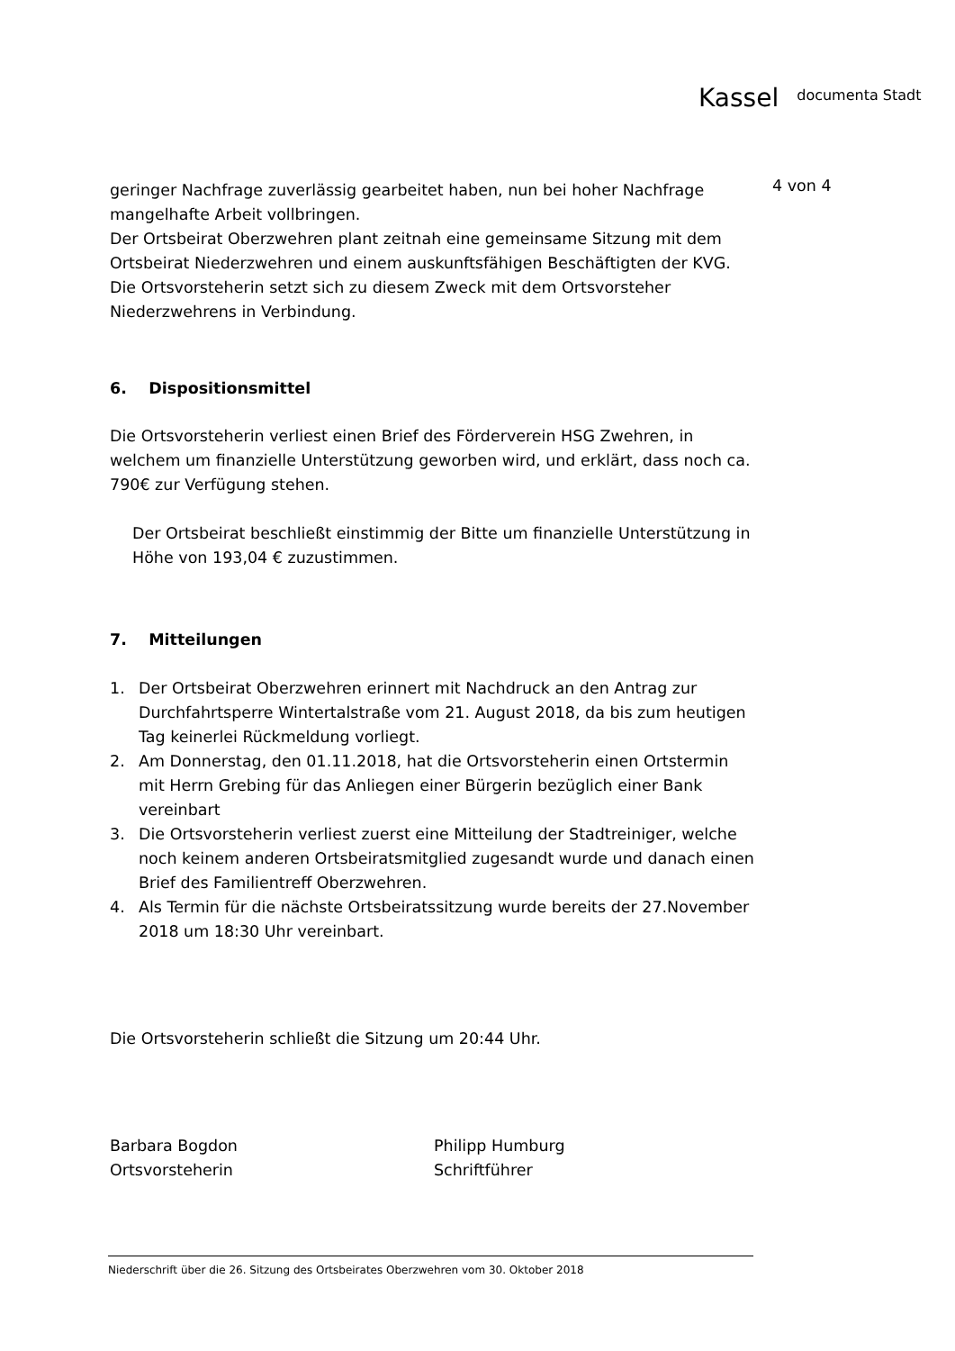Kassel documenta Stadt
4 von 4
geringer Nachfrage zuverlässig gearbeitet haben, nun bei hoher Nachfrage mangelhafte Arbeit vollbringen.
Der Ortsbeirat Oberzwehren plant zeitnah eine gemeinsame Sitzung mit dem Ortsbeirat Niederzwehren und einem auskunftsfähigen Beschäftigten der KVG. Die Ortsvorsteherin setzt sich zu diesem Zweck mit dem Ortsvorsteher Niederzwehrens in Verbindung.
6. Dispositionsmittel
Die Ortsvorsteherin verliest einen Brief des Förderverein HSG Zwehren, in welchem um finanzielle Unterstützung geworben wird, und erklärt, dass noch ca. 790€ zur Verfügung stehen.
Der Ortsbeirat beschließt einstimmig der Bitte um finanzielle Unterstützung in Höhe von 193,04 € zuzustimmen.
7. Mitteilungen
1. Der Ortsbeirat Oberzwehren erinnert mit Nachdruck an den Antrag zur Durchfahrtsperre Wintertalstraße vom 21. August 2018, da bis zum heutigen Tag keinerlei Rückmeldung vorliegt.
2. Am Donnerstag, den 01.11.2018, hat die Ortsvorsteherin einen Ortstermin mit Herrn Grebing für das Anliegen einer Bürgerin bezüglich einer Bank vereinbart
3. Die Ortsvorsteherin verliest zuerst eine Mitteilung der Stadtreiniger, welche noch keinem anderen Ortsbeiratsmitglied zugesandt wurde und danach einen Brief des Familientreff Oberzwehren.
4. Als Termin für die nächste Ortsbeiratssitzung wurde bereits der 27.November 2018 um 18:30 Uhr vereinbart.
Die Ortsvorsteherin schließt die Sitzung um 20:44 Uhr.
Barbara Bogdon
Ortsvorsteherin
Philipp Humburg
Schriftführer
Niederschrift über die 26. Sitzung des Ortsbeirates Oberzwehren vom 30. Oktober 2018